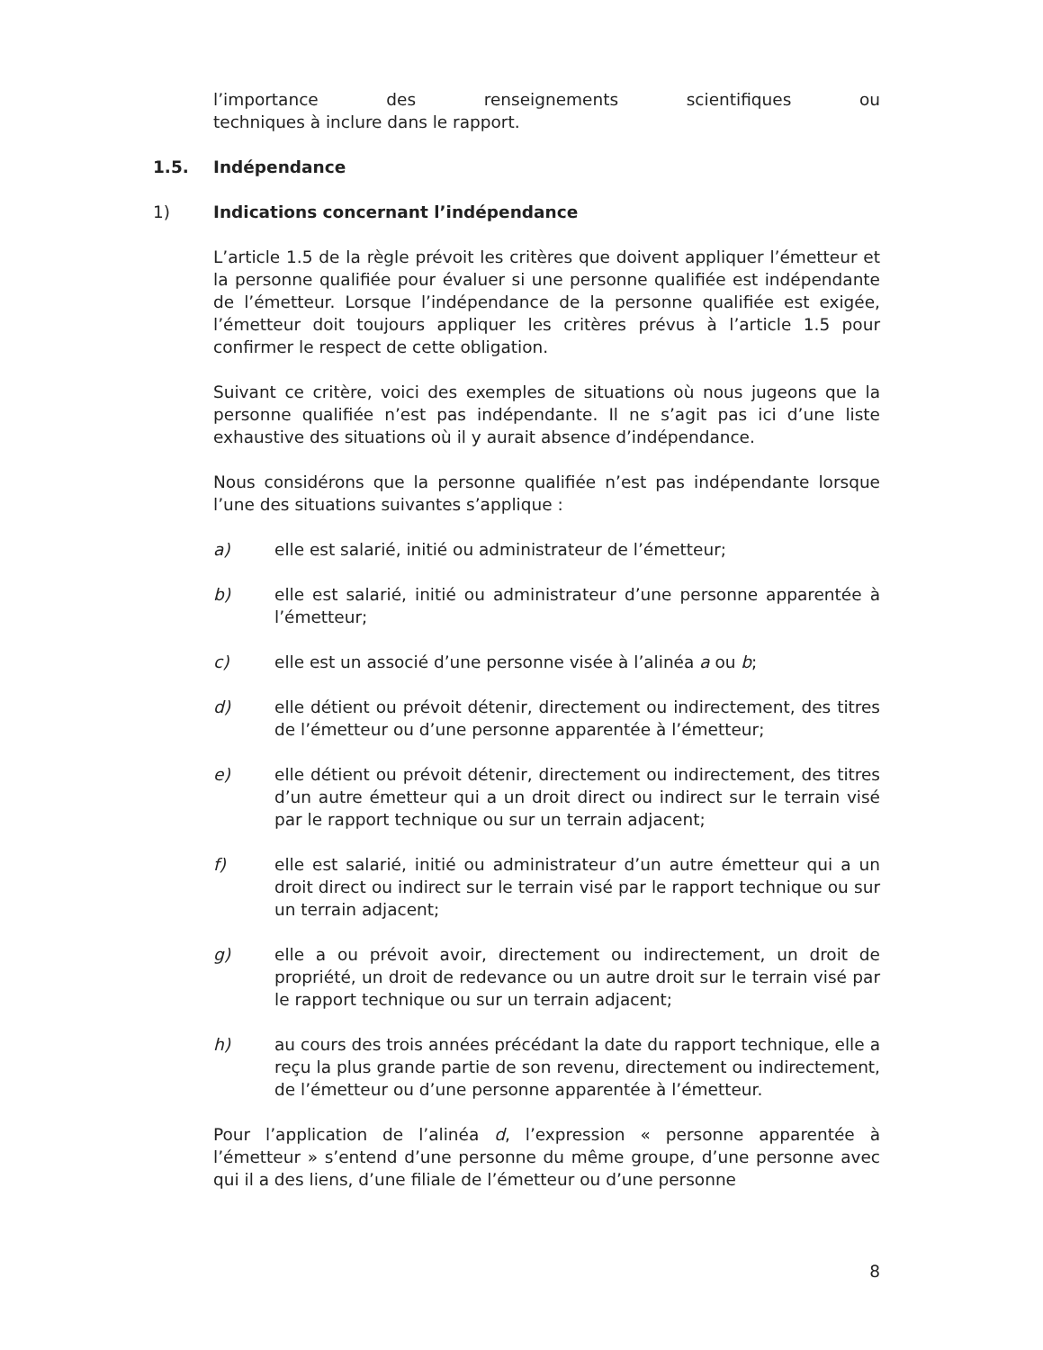l’importance des renseignements scientifiques ou
techniques à inclure dans le rapport.
1.5. Indépendance
1) Indications concernant l’indépendance
L’article 1.5 de la règle prévoit les critères que doivent appliquer l’émetteur et la personne qualifiée pour évaluer si une personne qualifiée est indépendante de l’émetteur. Lorsque l’indépendance de la personne qualifiée est exigée, l’émetteur doit toujours appliquer les critères prévus à l’article 1.5 pour confirmer le respect de cette obligation.
Suivant ce critère, voici des exemples de situations où nous jugeons que la personne qualifiée n’est pas indépendante. Il ne s’agit pas ici d’une liste exhaustive des situations où il y aurait absence d’indépendance.
Nous considérons que la personne qualifiée n’est pas indépendante lorsque l’une des situations suivantes s’applique :
a) elle est salarié, initié ou administrateur de l’émetteur;
b) elle est salarié, initié ou administrateur d’une personne apparentée à l’émetteur;
c) elle est un associé d’une personne visée à l’alinéa a ou b;
d) elle détient ou prévoit détenir, directement ou indirectement, des titres de l’émetteur ou d’une personne apparentée à l’émetteur;
e) elle détient ou prévoit détenir, directement ou indirectement, des titres d’un autre émetteur qui a un droit direct ou indirect sur le terrain visé par le rapport technique ou sur un terrain adjacent;
f) elle est salarié, initié ou administrateur d’un autre émetteur qui a un droit direct ou indirect sur le terrain visé par le rapport technique ou sur un terrain adjacent;
g) elle a ou prévoit avoir, directement ou indirectement, un droit de propriété, un droit de redevance ou un autre droit sur le terrain visé par le rapport technique ou sur un terrain adjacent;
h) au cours des trois années précédant la date du rapport technique, elle a reçu la plus grande partie de son revenu, directement ou indirectement, de l’émetteur ou d’une personne apparentée à l’émetteur.
Pour l’application de l’alinéa d, l’expression « personne apparentée à l’émetteur » s’entend d’une personne du même groupe, d’une personne avec qui il a des liens, d’une filiale de l’émetteur ou d’une personne
8